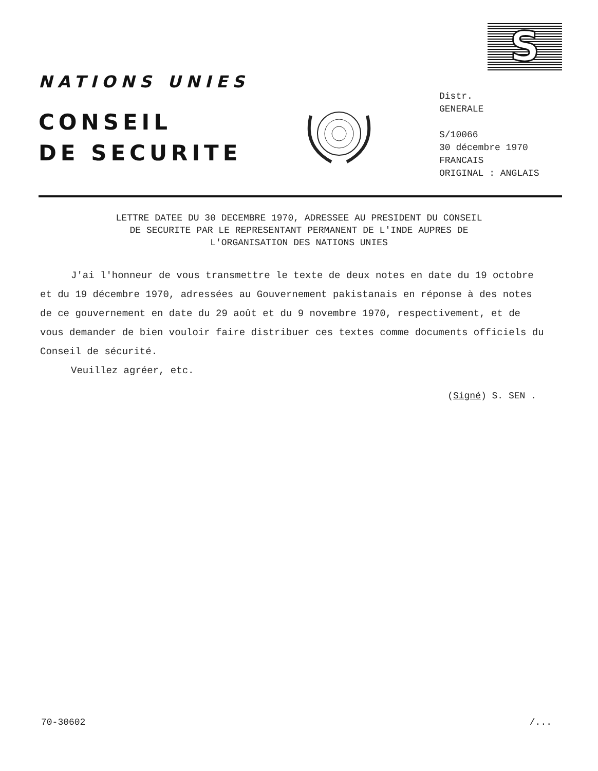S
NATIONS UNIES
CONSEIL
DE SECURITE
Distr.
GENERALE
S/10066
30 décembre 1970
FRANCAIS
ORIGINAL : ANGLAIS
LETTRE DATEE DU 30 DECEMBRE 1970, ADRESSEE AU PRESIDENT DU CONSEIL
DE SECURITE PAR LE REPRESENTANT PERMANENT DE L'INDE AUPRES DE
L'ORGANISATION DES NATIONS UNIES
J'ai l'honneur de vous transmettre le texte de deux notes en date du 19 octobre et du 19 décembre 1970, adressées au Gouvernement pakistanais en réponse à des notes de ce gouvernement en date du 29 août et du 9 novembre 1970, respectivement, et de vous demander de bien vouloir faire distribuer ces textes comme documents officiels du Conseil de sécurité.
Veuillez agréer, etc.
(Signé) S. SEN .
70-30602 /...